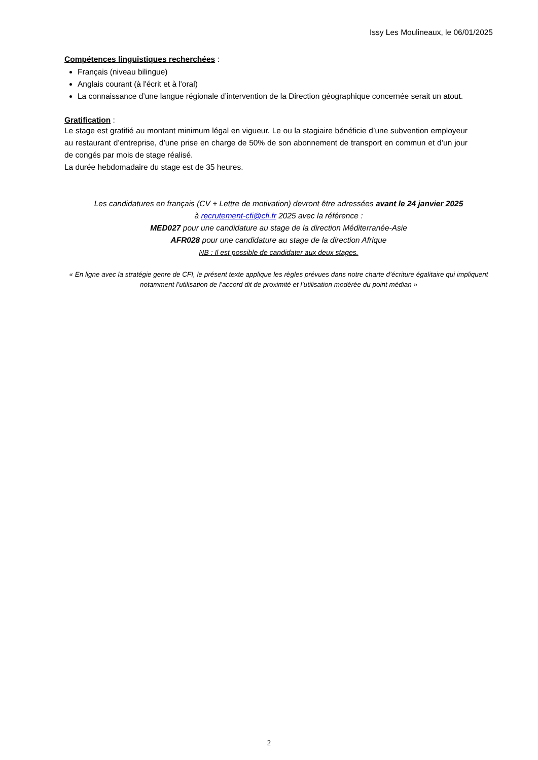Issy Les Moulineaux, le 06/01/2025
Compétences linguistiques recherchées :
Français (niveau bilingue)
Anglais courant (à l'écrit et à l'oral)
La connaissance d’une langue régionale d’intervention de la Direction géographique concernée serait un atout.
Gratification :
Le stage est gratifié au montant minimum légal en vigueur. Le ou la stagiaire bénéficie d’une subvention employeur au restaurant d’entreprise, d’une prise en charge de 50% de son abonnement de transport en commun et d’un jour de congés par mois de stage réalisé.
La durée hebdomadaire du stage est de 35 heures.
Les candidatures en français (CV + Lettre de motivation) devront être adressées avant le 24 janvier 2025
à recrutement-cfi@cfi.fr 2025 avec la référence :
MED027 pour une candidature au stage de la direction Méditerranée-Asie
AFR028 pour une candidature au stage de la direction Afrique
NB : Il est possible de candidater aux deux stages.
« En ligne avec la stratégie genre de CFI, le présent texte applique les règles prévues dans notre charte d’écriture égalitaire qui impliquent notamment l’utilisation de l’accord dit de proximité et l’utilisation modérée du point médian »
2